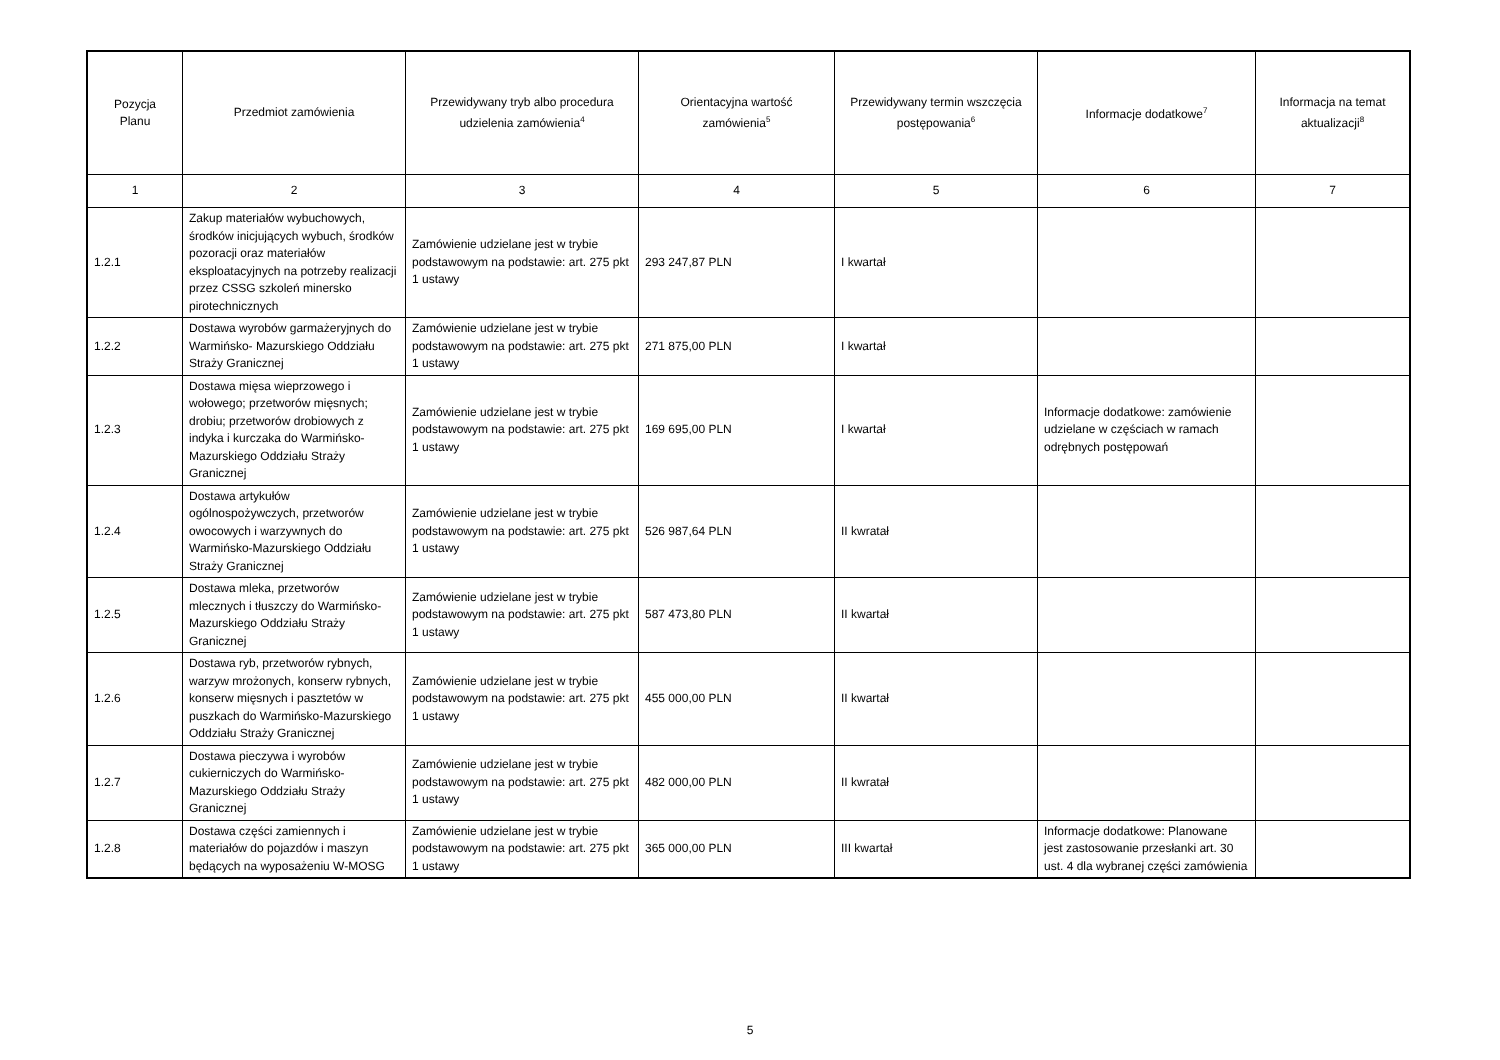| Pozycja Planu | Przedmiot zamówienia | Przewidywany tryb albo procedura udzielenia zamówienia<sup>4</sup> | Orientacyjna wartość zamówienia<sup>5</sup> | Przewidywany termin wszczęcia postępowania<sup>6</sup> | Informacje dodatkowe<sup>7</sup> | Informacja na temat aktualizacji<sup>8</sup> |
| --- | --- | --- | --- | --- | --- | --- |
| 1 | 2 | 3 | 4 | 5 | 6 | 7 |
| 1.2.1 | Zakup materiałów wybuchowych, środków inicjujących wybuch, środków pozoracji oraz materiałów eksploatacyjnych na potrzeby realizacji przez CSSG szkoleń minersko pirotechnicznych | Zamówienie udzielane jest w trybie podstawowym na podstawie: art. 275 pkt 1 ustawy | 293 247,87 PLN | I kwartał | | |
| 1.2.2 | Dostawa wyrobów garmażeryjnych do Warmińsko- Mazurskiego Oddziału Straży Granicznej | Zamówienie udzielane jest w trybie podstawowym na podstawie: art. 275 pkt 1 ustawy | 271 875,00 PLN | I kwartał | | |
| 1.2.3 | Dostawa mięsa wieprzowego i wołowego; przetworów mięsnych; drobiu; przetworów drobiowych z indyka i kurczaka do Warmińsko-Mazurskiego Oddziału Straży Granicznej | Zamówienie udzielane jest w trybie podstawowym na podstawie: art. 275 pkt 1 ustawy | 169 695,00 PLN | I kwartał | Informacje dodatkowe: zamówienie udzielane w częściach w ramach odrębnych postępowań | |
| 1.2.4 | Dostawa artykułów ogólnospożywczych, przetworów owocowych i warzywnych do Warmińsko-Mazurskiego Oddziału Straży Granicznej | Zamówienie udzielane jest w trybie podstawowym na podstawie: art. 275 pkt 1 ustawy | 526 987,64 PLN | II kwratał | | |
| 1.2.5 | Dostawa mleka, przetworów mlecznych i tłuszczy do Warmińsko-Mazurskiego Oddziału Straży Granicznej | Zamówienie udzielane jest w trybie podstawowym na podstawie: art. 275 pkt 1 ustawy | 587 473,80 PLN | II kwartał | | |
| 1.2.6 | Dostawa ryb, przetworów rybnych, warzyw mrożonych, konserw rybnych, konserw mięsnych i pasztetów w puszkach do Warmińsko-Mazurskiego Oddziału Straży Granicznej | Zamówienie udzielane jest w trybie podstawowym na podstawie: art. 275 pkt 1 ustawy | 455 000,00 PLN | II kwartał | | |
| 1.2.7 | Dostawa pieczywa i wyrobów cukierniczych do Warmińsko-Mazurskiego Oddziału Straży Granicznej | Zamówienie udzielane jest w trybie podstawowym na podstawie: art. 275 pkt 1 ustawy | 482 000,00 PLN | II kwratał | | |
| 1.2.8 | Dostawa części zamiennych i materiałów do pojazdów i maszyn będących na wyposażeniu W-MOSG | Zamówienie udzielane jest w trybie podstawowym na podstawie: art. 275 pkt 1 ustawy | 365 000,00 PLN | III kwartał | Informacje dodatkowe: Planowane jest zastosowanie przesłanki art. 30 ust. 4 dla wybranej części zamówienia | |
5